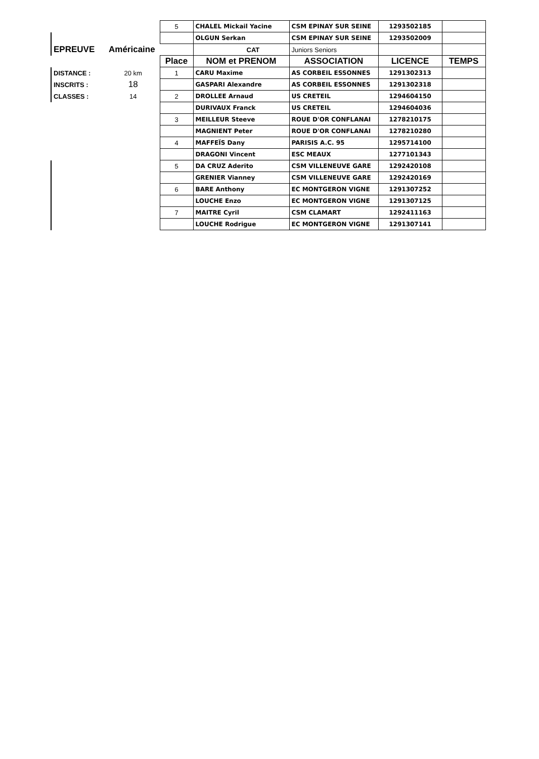| | | 5 | CHALEL Mickail Yacine | CSM EPINAY SUR SEINE | 1293502185 | |
| | | | OLGUN Serkan | CSM EPINAY SUR SEINE | 1293502009 | |
| EPREUVE | Américaine | | CAT | Juniors Seniors | | |
| | | Place | NOM et PRENOM | ASSOCIATION | LICENCE | TEMPS |
| DISTANCE : | 20 km | 1 | CARU Maxime | AS CORBEIL ESSONNES | 1291302313 | |
| INSCRITS : | 18 | | GASPARI Alexandre | AS CORBEIL ESSONNES | 1291302318 | |
| CLASSES : | 14 | 2 | DROLLEE Arnaud | US CRETEIL | 1294604150 | |
| | | | DURIVAUX Franck | US CRETEIL | 1294604036 | |
| | | 3 | MEILLEUR Steeve | ROUE D'OR CONFLANAI | 1278210175 | |
| | | | MAGNIENT Peter | ROUE D'OR CONFLANAI | 1278210280 | |
| | | 4 | MAFFEÏS Dany | PARISIS A.C. 95 | 1295714100 | |
| | | | DRAGONI Vincent | ESC MEAUX | 1277101343 | |
| | | 5 | DA CRUZ Aderito | CSM VILLENEUVE GARE | 1292420108 | |
| | | | GRENIER Vianney | CSM VILLENEUVE GARE | 1292420169 | |
| | | 6 | BARE Anthony | EC MONTGERON VIGNE | 1291307252 | |
| | | | LOUCHE Enzo | EC MONTGERON VIGNE | 1291307125 | |
| | | 7 | MAITRE Cyril | CSM CLAMART | 1292411163 | |
| | | | LOUCHE Rodrigue | EC MONTGERON VIGNE | 1291307141 | |